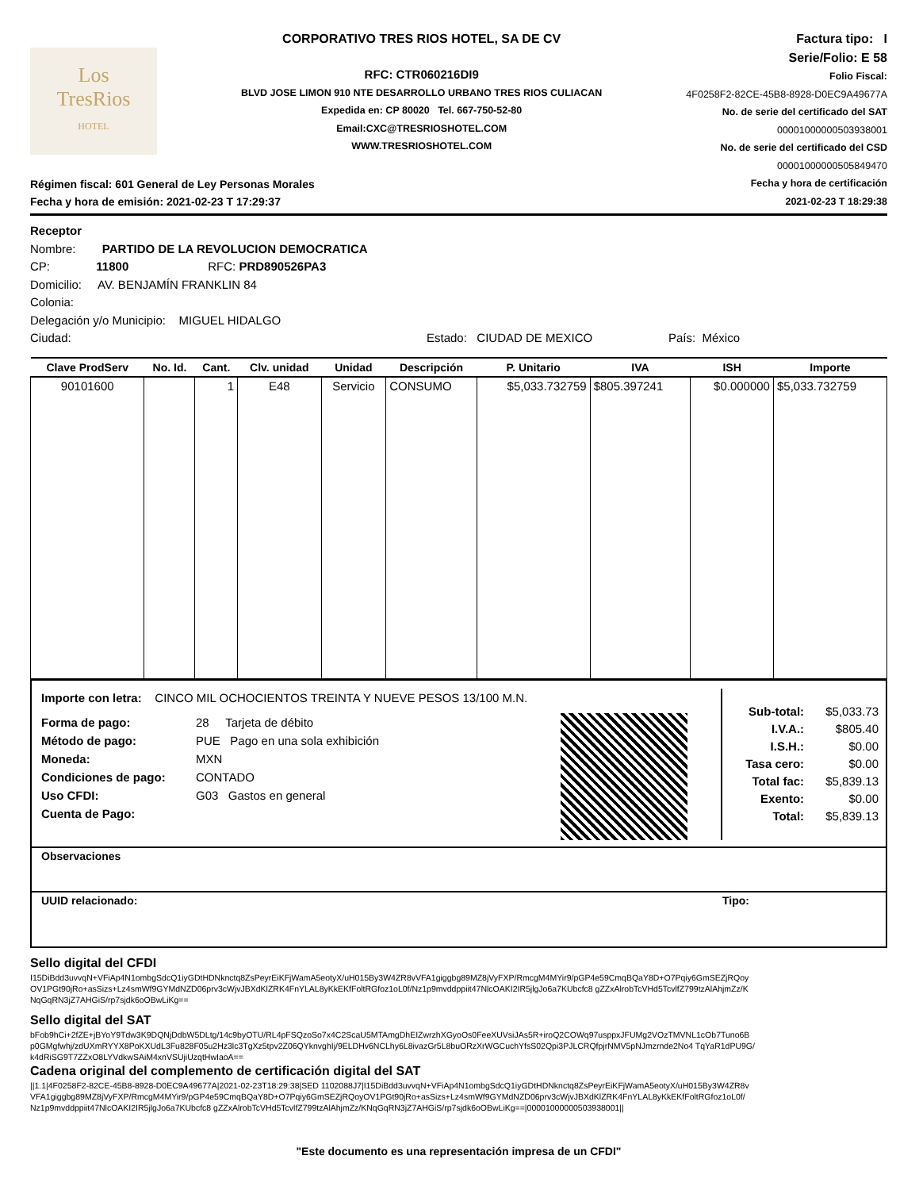Los
TresRios
HOTEL
CORPORATIVO TRES RIOS HOTEL, SA DE CV
RFC: CTR060216DI9
BLVD JOSE LIMON 910 NTE DESARROLLO URBANO TRES RIOS CULIACAN
Expedida en: CP 80020 Tel. 667-750-52-80
Email:CXC@TRESRIOSHOTEL.COM
WWW.TRESRIOSHOTEL.COM
Factura tipo: I
Serie/Folio: E 58
Folio Fiscal:
4F0258F2-82CE-45B8-8928-D0EC9A49677A
No. de serie del certificado del SAT
00001000000503938001
No. de serie del certificado del CSD
00001000000505849470
Fecha y hora de certificación
2021-02-23 T 18:29:38
Régimen fiscal: 601 General de Ley Personas Morales
Fecha y hora de emisión: 2021-02-23 T 17:29:37
Receptor
Nombre: PARTIDO DE LA REVOLUCION DEMOCRATICA
CP: 11800 RFC: PRD890526PA3
Domicilio: AV. BENJAMÍN FRANKLIN 84
Colonia:
Delegación y/o Municipio: MIGUEL HIDALGO
Ciudad: Estado: CIUDAD DE MEXICO País: México
| Clave ProdServ | No. Id. | Cant. | Clv. unidad | Unidad | Descripción | P. Unitario | IVA | ISH | Importe |
| --- | --- | --- | --- | --- | --- | --- | --- | --- | --- |
| 90101600 | | 1 | E48 | Servicio | CONSUMO | $5,033.732759 | $805.397241 | $0.000000 | $5,033.732759 |
Importe con letra: CINCO MIL OCHOCIENTOS TREINTA Y NUEVE PESOS 13/100 M.N.
Forma de pago:
Método de pago:
Moneda:
Condiciones de pago:
Uso CFDI:
Cuenta de Pago:
28 Tarjeta de débito
PUE Pago en una sola exhibición
MXN
CONTADO
G03 Gastos en general
| Sub-total: I.V.A.: I.S.H.: Tasa cero: Total fac: Exento: Total: | $5,033.73 $805.40 $0.00 $0.00 $5,839.13 $0.00 $5,839.13 |
Observaciones
UUID relacionado: Tipo:
Sello digital del CFDI
I15DiBdd3uvvqN+VFiAp4N1ombgSdcQ1iyGDtHDNknctq8ZsPeyrEiKFjWamA5eotyX/uH015By3W4ZR8vVFA1giggbg89MZ8jVyFXP/RmcgM4MYir9/pGP4e59CmqBQaY8D+O7Pqiy6GmSEZjRQoy OV1PGt90jRo+asSizs+Lz4smWf9GYMdNZD06prv3cWjvJBXdKlZRK4FnYLAL8yKkEKfFoltRGfoz1oL0f/Nz1p9mvddppiit47NlcOAKI2IR5jlgJo6a7KUbcfc8 gZZxAlrobTcVHd5TcvlfZ799tzAlAhjmZz/K NqGqRN3jZ7AHGiS/rp7sjdk6oOBwLiKg==
Sello digital del SAT
bFob9hCi+2fZE+jBYoY9Tdw3K9DQNjDdbW5DLtg/14c9byOTU/RL4pFSQzoSo7x4C2ScaU5MTAmgDhEIZwrzhXGyoOs0FeeXUVsiJAs5R+iroQ2COWq97usppxJFUMg2VOzTMVNL1cOb7Tuno6B p0GMgfwhj/zdUXmRYYX8PoKXUdL3Fu828F05u2Hz3lc3TgXz5tpv2Z06QYknvghIj/9ELDHv6NCLhy6L8ivazGr5L8buORzXrWGCuchYfsS02Qpi3PJLCRQfpjrNMV5pNJmzrnde2No4 TqYaR1dPU9G/ k4dRiSG9T7ZZxO8LYVdkwSAiM4xnVSUjiUzqtHwIaoA==
Cadena original del complemento de certificación digital del SAT
||1.1|4F0258F2-82CE-45B8-8928-D0EC9A49677A|2021-02-23T18:29:38|SED 1102088J7|I15DiBdd3uvvqN+VFiAp4N1ombgSdcQ1iyGDtHDNknctq8ZsPeyrEiKFjWamA5eotyX/uH015By3W4ZR8v VFA1giggbg89MZ8jVyFXP/RmcgM4MYir9/pGP4e59CmqBQaY8D+O7Pqiy6GmSEZjRQoyOV1PGt90jRo+asSizs+Lz4smWf9GYMdNZD06prv3cWjvJBXdKlZRK4FnYLAL8yKkEKfFoltRGfoz1oL0f/ Nz1p9mvddppiit47NlcOAKI2IR5jlgJo6a7KUbcfc8 gZZxAlrobTcVHd5TcvlfZ799tzAlAhjmZz/KNqGqRN3jZ7AHGiS/rp7sjdk6oOBwLiKg==|00001000000503938001||
"Este documento es una representación impresa de un CFDI"